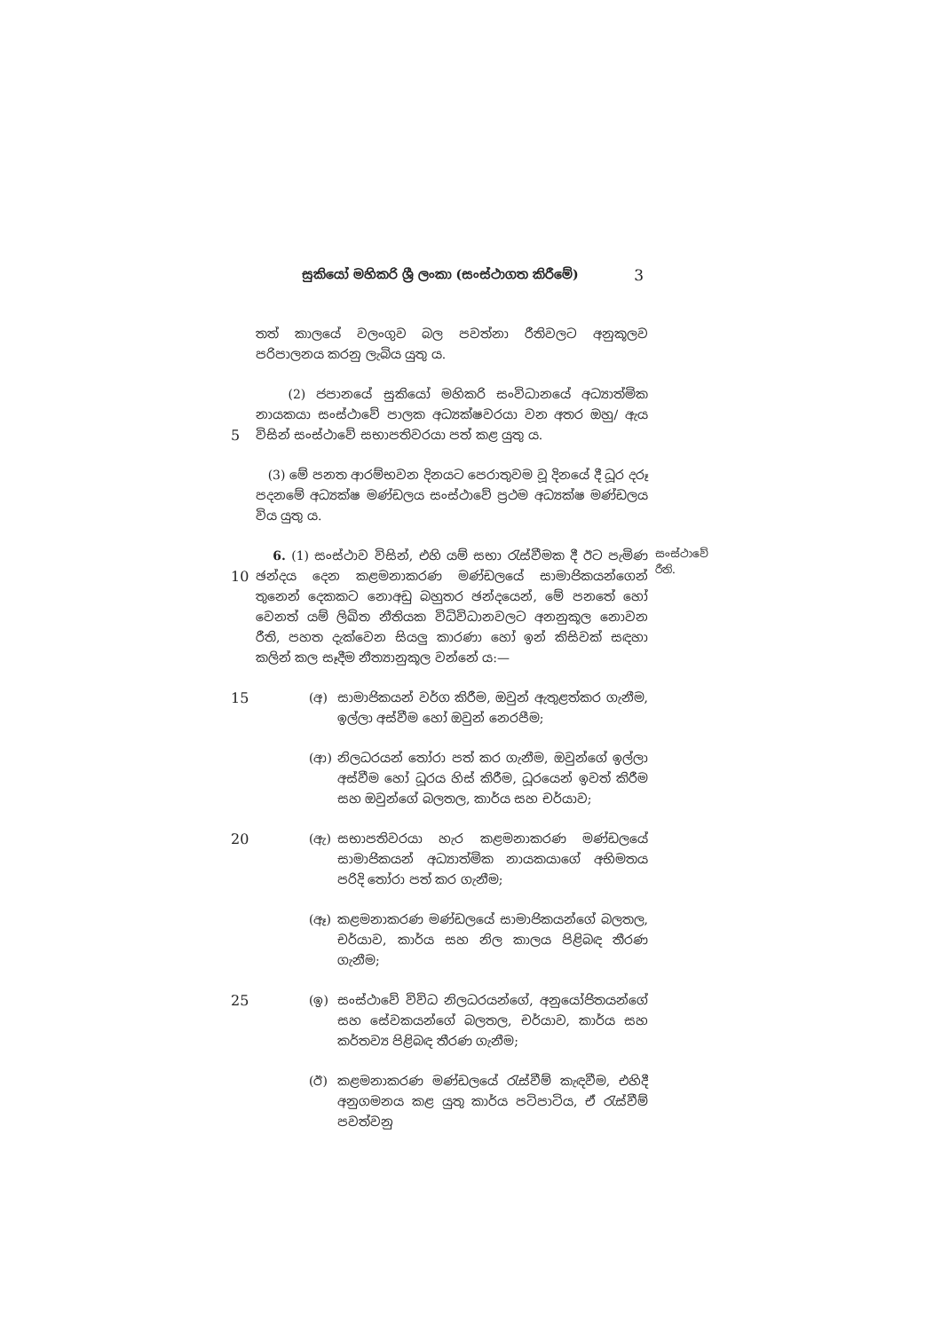සුකියෝ මහිකරි ශ්‍රී ලංකා (සංස්ථාගත කිරීමේ) 3
තත් කාලයේ වලංගුව බල පවත්නා රීතිවලට අනුකූලව පරිපාලනය කරනු ලැබිය යුතු ය.
5 (2) ජපානයේ සුකියෝ මහිකරි සංවිධානයේ අධ්‍යාත්මික නායකයා සංස්ථාවේ පාලක අධ්‍යක්ෂවරයා වන අතර ඔහු/ ඇය විසින් සංස්ථාවේ සභාපතිවරයා පත් කළ යුතු ය.
(3) මේ පනත ආරම්භවන දිනයට පෙරාතුවම වූ දිනයේ දී ධූර දරූ පදනමේ අධ්‍යක්ෂ මණ්ඩලය සංස්ථාවේ ප්‍රථම අධ්‍යක්ෂ මණ්ඩලය විය යුතු ය.
10 6. (1) සංස්ථාව විසින්, එහි යම් සභා රැස්වීමක දී ඊට පැමිණ ඡන්දය දෙන කළමනාකරණ මණ්ඩලයේ සාමාජිකයන්ගෙන් තුනෙන් දෙකකට නොඅඩු බහුතර ඡන්දයෙන්, මේ පනතේ හෝ වෙනත් යම් ලිඛිත නීතියක විධිවිධානවලට අනනුකූල නොවන රීති, පහත දැක්වෙන සියලු කාරණා හෝ ඉන් කිසිවක් සඳහා කලින් කල සෑදීම නීත්‍යානුකූල වන්නේ ය:—
සංස්ථාවේ රීති.
15 (අ) සාමාජිකයන් වර්ග කිරීම, ඔවුන් ඇතුළත්කර ගැනීම, ඉල්ලා අස්වීම හෝ ඔවුන් නෙරපීම;
(ආ) නිලධරයන් තෝරා පත් කර ගැනීම, ඔවුන්ගේ ඉල්ලා අස්වීම හෝ ධූරය හිස් කිරීම, ධූරයෙන් ඉවත් කිරීම සහ ඔවුන්ගේ බලතල, කාර්ය සහ චර්යාව;
20 (ඇ) සභාපතිවරයා හැර කළමනාකරණ මණ්ඩලයේ සාමාජිකයන් අධ්‍යාත්මික නායකයාගේ අභිමතය පරිදි තෝරා පත් කර ගැනීම;
(ඈ) කළමනාකරණ මණ්ඩලයේ සාමාජිකයන්ගේ බලතල, චර්යාව, කාර්ය සහ නිල කාලය පිළිබඳ තීරණ ගැනීම;
25 (ඉ) සංස්ථාවේ විවිධ නිලධරයන්ගේ, අනුයෝජිතයන්ගේ සහ සේවකයන්ගේ බලතල, චර්යාව, කාර්ය සහ කර්තව්‍ය පිළිබඳ තීරණ ගැනීම;
(ඊ) කළමනාකරණ මණ්ඩලයේ රැස්වීම් කැඳවීම, එහිදී අනුගමනය කළ යුතු කාර්ය පටිපාටිය, ඒ රැස්වීම් පවත්වනු